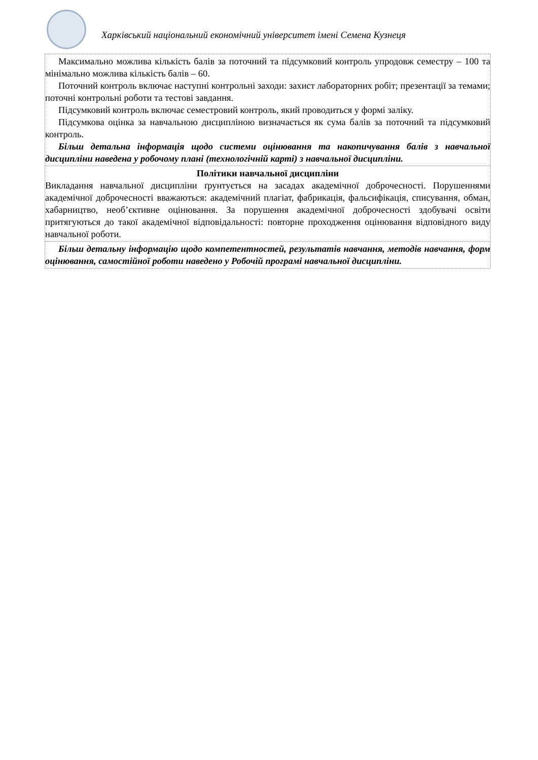Харківський національний економічний університет імені Семена Кузнеця
| Максимально можлива кількість балів за поточний та підсумковий контроль упродовж семестру – 100 та мінімально можлива кількість балів – 60. Поточний контроль включає наступні контрольні заходи: захист лабораторних робіт; презентації за темами; поточні контрольні роботи та тестові завдання. Підсумковий контроль включає семестровий контроль, який проводиться у формі заліку. Підсумкова оцінка за навчальною дисципліною визначається як сума балів за поточний та підсумковий контроль. Більш детальна інформація щодо системи оцінювання та накопичування балів з навчальної дисципліни наведена у робочому плані (технологічній карті) з навчальної дисципліни. |
| Політики навчальної дисципліни Викладання навчальної дисципліни ґрунтується на засадах академічної доброчесності. Порушеннями академічної доброчесності вважаються: академічний плагіат, фабрикація, фальсифікація, списування, обман, хабарництво, необ’єктивне оцінювання. За порушення академічної доброчесності здобувачі освіти притягуються до такої академічної відповідальності: повторне проходження оцінювання відповідного виду навчальної роботи. |
| Більш детальну інформацію щодо компетентностей, результатів навчання, методів навчання, форм оцінювання, самостійної роботи наведено у Робочій програмі навчальної дисципліни. |